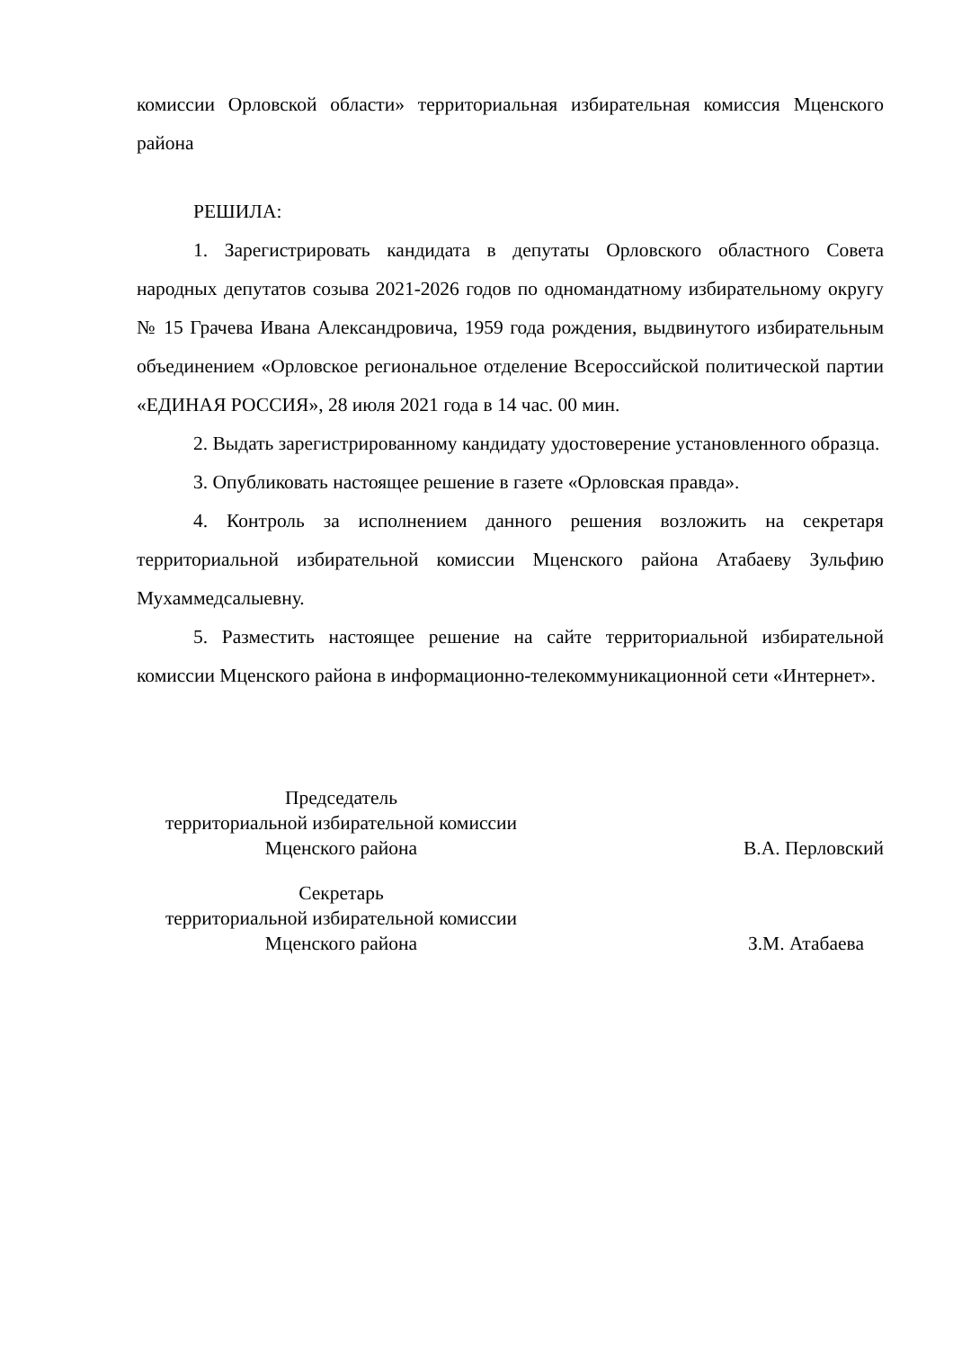комиссии Орловской области» территориальная избирательная комиссия Мценского района
РЕШИЛА:
1. Зарегистрировать кандидата в депутаты Орловского областного Совета народных депутатов созыва 2021-2026 годов по одномандатному избирательному округу № 15 Грачева Ивана Александровича, 1959 года рождения, выдвинутого избирательным объединением «Орловское региональное отделение Всероссийской политической партии «ЕДИНАЯ РОССИЯ», 28 июля 2021 года в 14 час. 00 мин.
2. Выдать зарегистрированному кандидату удостоверение установленного образца.
3. Опубликовать настоящее решение в газете «Орловская правда».
4. Контроль за исполнением данного решения возложить на секретаря территориальной избирательной комиссии Мценского района Атабаеву Зульфию Мухаммедсалыевну.
5. Разместить настоящее решение на сайте территориальной избирательной комиссии Мценского района в информационно-телекоммуникационной сети «Интернет».
Председатель
территориальной избирательной комиссии
Мценского района
В.А. Перловский
Секретарь
территориальной избирательной комиссии
Мценского района
З.М. Атабаева